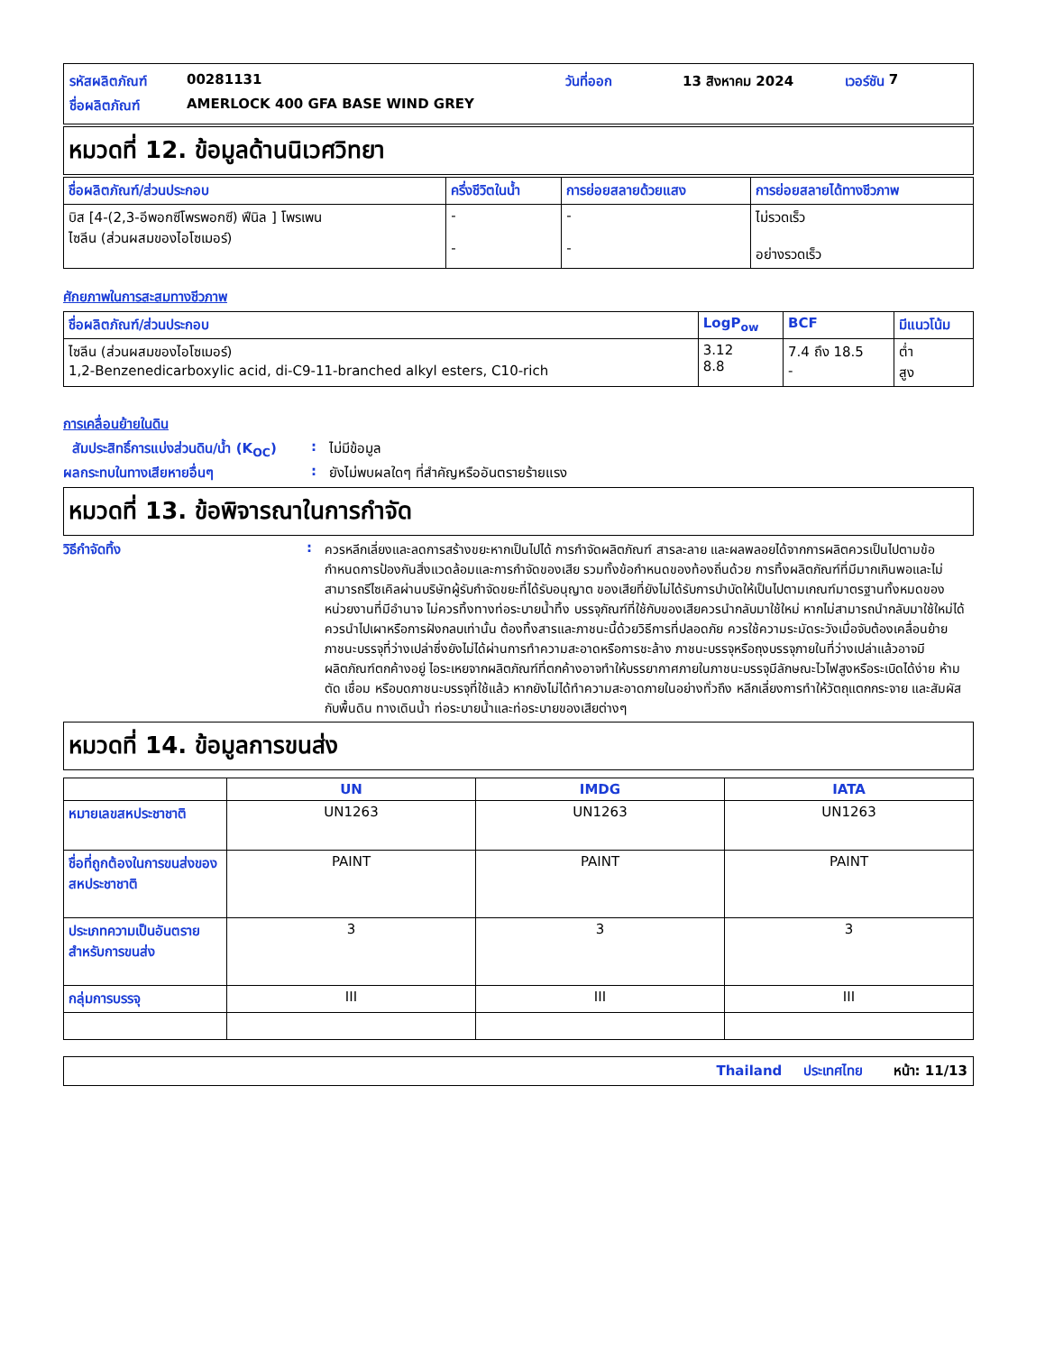รหัสผลิตภัณฑ์ 00281131 วันที่ออก 13 สิงหาคม 2024 เวอร์ชัน 7
ชื่อผลิตภัณฑ์ AMERLOCK 400 GFA BASE WIND GREY
หมวดที่ 12. ข้อมูลด้านนิเวศวิทยา
| ชื่อผลิตภัณฑ์/ส่วนประกอบ | ครึ่งชีวิตในน้ำ | การย่อยสลายด้วยแสง | การย่อยสลายได้ทางชีวภาพ |
| --- | --- | --- | --- |
| บิส [4-(2,3-อีพอกซีโพรพอกซี) ฟีนิล ] โพรเพน ไซลีน (ส่วนผสมของไอโซเมอร์) | - - | - - | ไม่รวดเร็ว อย่างรวดเร็ว |
ศักยภาพในการสะสมทางชีวภาพ
| ชื่อผลิตภัณฑ์/ส่วนประกอบ | LogP<sub>ow</sub> | BCF | มีแนวโน้ม |
| --- | --- | --- | --- |
| ไซลีน (ส่วนผสมของไอโซเมอร์) 1,2-Benzenedicarboxylic acid, di-C9-11-branched alkyl esters, C10-rich | 3.12 8.8 | 7.4 ถึง 18.5 - | ต่ำ สูง |
การเคลื่อนย้ายในดิน
สัมประสิทธิ์การแบ่งส่วนดิน/น้ำ (K<sub>OC</sub>): ไม่มีข้อมูล
ผลกระทบในทางเสียหายอื่นๆ: ยังไม่พบผลใดๆ ที่สำคัญหรืออันตรายร้ายแรง
หมวดที่ 13. ข้อพิจารณาในการกำจัด
วิธีกำจัดทิ้ง: ควรหลีกเลี่ยงและลดการสร้างขยะหากเป็นไปได้ การกำจัดผลิตภัณฑ์ สารละลาย และผลพลอยได้จากการผลิตควรเป็นไปตามข้อกำหนดการป้องกันสิ่งแวดล้อมและการกำจัดของเสีย รวมทั้งข้อกำหนดของท้องถิ่นด้วย การทิ้งผลิตภัณฑ์ที่มีมากเกินพอและไม่สามารถรีไซเคิลผ่านบริษัทผู้รับกำจัดขยะที่ได้รับอนุญาต ของเสียที่ยังไม่ได้รับการบำบัดให้เป็นไปตามเกณฑ์มาตรฐานทั้งหมดของหน่วยงานที่มีอำนาจ ไม่ควรทิ้งทางท่อระบายน้ำทิ้ง บรรจุภัณฑ์ที่ใช้กับของเสียควรนำกลับมาใช้ใหม่ หากไม่สามารถนำกลับมาใช้ใหม่ได้ ควรนำไปเผาหรือการฝังกลบเท่านั้น ต้องทิ้งสารและภาชนะนี้ด้วยวิธีการที่ปลอดภัย ควรใช้ความระมัดระวังเมื่อจับต้องเคลื่อนย้ายภาชนะบรรจุที่ว่างเปล่าซึ่งยังไม่ได้ผ่านการทำความสะอาดหรือการชะล้าง ภาชนะบรรจุหรือถุงบรรจุภายในที่ว่างเปล่าแล้วอาจมีผลิตภัณฑ์ตกค้างอยู่ ไอระเหยจากผลิตภัณฑ์ที่ตกค้างอาจทำให้บรรยากาศภายในภาชนะบรรจุมีลักษณะไวไฟสูงหรือระเบิดได้ง่าย ห้ามตัด เชื่อม หรือบดภาชนะบรรจุที่ใช้แล้ว หากยังไม่ได้ทำความสะอาดภายในอย่างทั่วถึง หลีกเลี่ยงการทำให้วัตถุแตกกระจาย และสัมผัสกับพื้นดิน ทางเดินน้ำ ท่อระบายน้ำและท่อระบายของเสียต่างๆ
หมวดที่ 14. ข้อมูลการขนส่ง
| | UN | IMDG | IATA |
| --- | --- | --- | --- |
| หมายเลขสหประชาชาติ | UN1263 | UN1263 | UN1263 |
| ชื่อที่ถูกต้องในการขนส่งของสหประชาชาติ | PAINT | PAINT | PAINT |
| ประเภทความเป็นอันตรายสำหรับการขนส่ง | 3 | 3 | 3 |
| กลุ่มการบรรจุ | III | III | III |
Thailand ประเทศไทย หน้า: 11/13